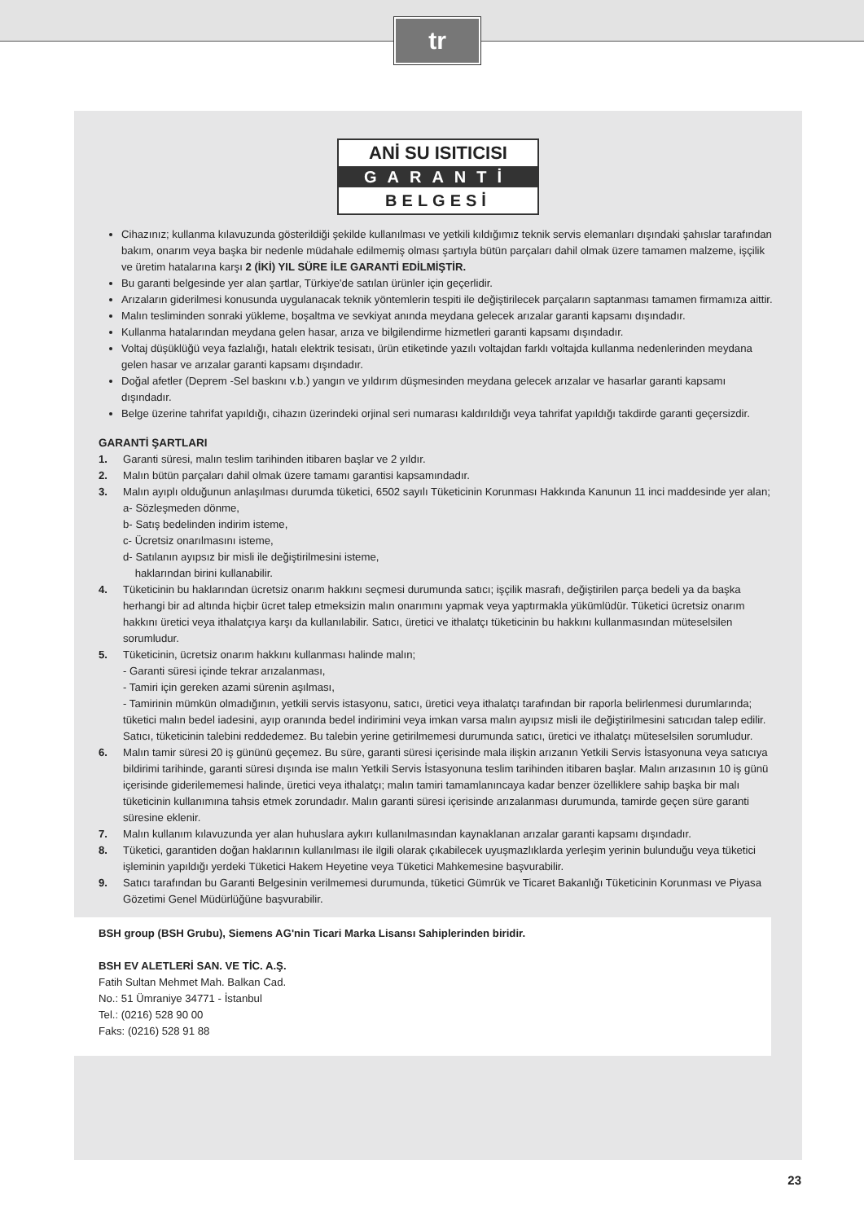tr
ANİ SU ISITICISI
GARANTİ
BELGESİ
Cihazınız; kullanma kılavuzunda gösterildiği şekilde kullanılması ve yetkili kıldığımız teknik servis elemanları dışındaki şahıslar tarafından bakım, onarım veya başka bir nedenle müdahale edilmemiş olması şartıyla bütün parçaları dahil olmak üzere tamamen malzeme, işçilik ve üretim hatalarına karşı 2 (İKİ) YIL SÜRE İLE GARANTİ EDİLMİŞTİR.
Bu garanti belgesinde yer alan şartlar, Türkiye'de satılan ürünler için geçerlidir.
Arızaların giderilmesi konusunda uygulanacak teknik yöntemlerin tespiti ile değiştirilecek parçaların saptanması tamamen firmamıza aittir.
Malın tesliminden sonraki yükleme, boşaltma ve sevkiyat anında meydana gelecek arızalar garanti kapsamı dışındadır.
Kullanma hatalarından meydana gelen hasar, arıza ve bilgilendirme hizmetleri garanti kapsamı dışındadır.
Voltaj düşüklüğü veya fazlalığı, hatalı elektrik tesisatı, ürün etiketinde yazılı voltajdan farklı voltajda kullanma nedenlerinden meydana gelen hasar ve arızalar garanti kapsamı dışındadır.
Doğal afetler (Deprem -Sel baskını v.b.) yangın ve yıldırım düşmesinden meydana gelecek arızalar ve hasarlar garanti kapsamı dışındadır.
Belge üzerine tahrifat yapıldığı, cihazın üzerindeki orjinal seri numarası kaldırıldığı veya tahrifat yapıldığı takdirde garanti geçersizdir.
GARANTİ ŞARTLARI
1. Garanti süresi, malın teslim tarihinden itibaren başlar ve 2 yıldır.
2. Malın bütün parçaları dahil olmak üzere tamamı garantisi kapsamındadır.
3. Malın ayıplı olduğunun anlaşılması durumda tüketici, 6502 sayılı Tüketicinin Korunması Hakkında Kanunun 11 inci maddesinde yer alan;
a- Sözleşmeden dönme,
b- Satış bedelinden indirim isteme,
c- Ücretsiz onarılmasını isteme,
d- Satılanın ayıpsız bir misli ile değiştirilmesini isteme,
haklarından birini kullanabilir.
4. Tüketicinin bu haklarından ücretsiz onarım hakkını seçmesi durumunda satıcı; işçilik masrafı, değiştirilen parça bedeli ya da başka herhangi bir ad altında hiçbir ücret talep etmeksizin malın onarımını yapmak veya yaptırmakla yükümlüdür. Tüketici ücretsiz onarım hakkını üretici veya ithalatçıya karşı da kullanılabilir. Satıcı, üretici ve ithalatçı tüketicinin bu hakkını kullanmasından müteselsilen sorumludur.
5. Tüketicinin, ücretsiz onarım hakkını kullanması halinde malın;
- Garanti süresi içinde tekrar arızalanması,
- Tamiri için gereken azami sürenin aşılması,
- Tamirinin mümkün olmadığının, yetkili servis istasyonu, satıcı, üretici veya ithalatçı tarafından bir raporla belirlenmesi durumlarında; tüketici malın bedel iadesini, ayıp oranında bedel indirimini veya imkan varsa malın ayıpsız misli ile değiştirilmesini satıcıdan talep edilir. Satıcı, tüketicinin talebini reddedemez. Bu talebin yerine getirilmemesi durumunda satıcı, üretici ve ithalatçı müteselsilen sorumludur.
6. Malın tamir süresi 20 iş gününü geçemez. Bu süre, garanti süresi içerisinde mala ilişkin arızanın Yetkili Servis İstasyonuna veya satıcıya bildirimi tarihinde, garanti süresi dışında ise malın Yetkili Servis İstasyonuna teslim tarihinden itibaren başlar. Malın arızasının 10 iş günü içerisinde giderilememesi halinde, üretici veya ithalatçı; malın tamiri tamamlanıncaya kadar benzer özelliklere sahip başka bir malı tüketicinin kullanımına tahsis etmek zorundadır. Malın garanti süresi içerisinde arızalanması durumunda, tamirde geçen süre garanti süresine eklenir.
7. Malın kullanım kılavuzunda yer alan huhuslara aykırı kullanılmasından kaynaklanan arızalar garanti kapsamı dışındadır.
8. Tüketici, garantiden doğan haklarının kullanılması ile ilgili olarak çıkabilecek uyuşmazlıklarda yerleşim yerinin bulunduğu veya tüketici işleminin yapıldığı yerdeki Tüketici Hakem Heyetine veya Tüketici Mahkemesine başvurabilir.
9. Satıcı tarafından bu Garanti Belgesinin verilmemesi durumunda, tüketici Gümrük ve Ticaret Bakanlığı Tüketicinin Korunması ve Piyasa Gözetimi Genel Müdürlüğüne başvurabilir.
BSH group (BSH Grubu), Siemens AG'nin Ticari Marka Lisansı Sahiplerinden biridir.
BSH EV ALETLERİ SAN. VE TİC. A.Ş.
Fatih Sultan Mehmet Mah. Balkan Cad.
No.: 51 Ümraniye 34771 - İstanbul
Tel.: (0216) 528 90 00
Faks: (0216) 528 91 88
23